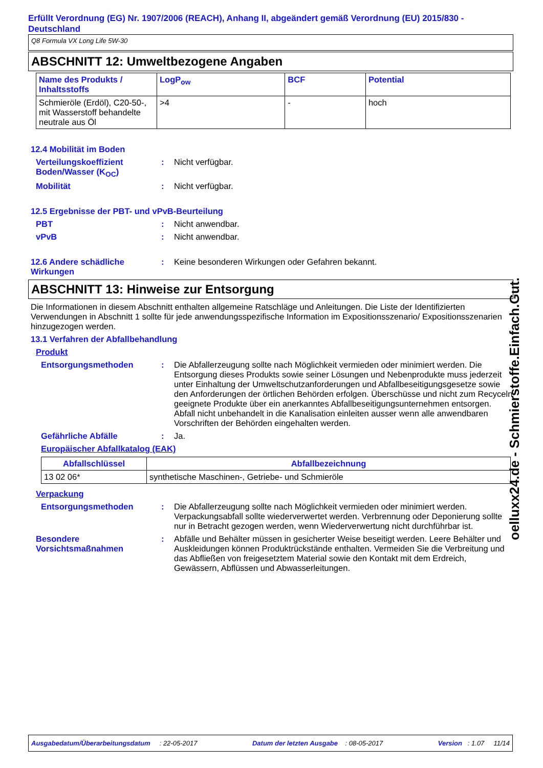Erfüllt Verordnung (EG) Nr. 1907/2006 (REACH), Anhang II, abgeändert gemäß Verordnung (EU) 2015/830 - Deutschland
Q8 Formula VX Long Life 5W-30
ABSCHNITT 12: Umweltbezogene Angaben
| Name des Produkts / Inhaltsstoffs | LogP<sub>ow</sub> | BCF | Potential |
| --- | --- | --- | --- |
| Schmieröle (Erdöl), C20-50-, mit Wasserstoff behandelte neutrale aus Öl | >4 | - | hoch |
12.4 Mobilität im Boden
Verteilungskoeffizient Boden/Wasser (K<sub>OC</sub>)
: Nicht verfügbar.
Mobilität : Nicht verfügbar.
12.5 Ergebnisse der PBT- und vPvB-Beurteilung
PBT : Nicht anwendbar.
vPvB : Nicht anwendbar.
12.6 Andere schädliche Wirkungen
: Keine besonderen Wirkungen oder Gefahren bekannt.
ABSCHNITT 13: Hinweise zur Entsorgung
Die Informationen in diesem Abschnitt enthalten allgemeine Ratschläge und Anleitungen. Die Liste der Identifizierten Verwendungen in Abschnitt 1 sollte für jede anwendungsspezifische Information im Expositionsszenario/ Expositionsszenarien hinzugezogen werden.
13.1 Verfahren der Abfallbehandlung
Produkt
Entsorgungsmethoden : Die Abfallerzeugung sollte nach Möglichkeit vermieden oder minimiert werden. Die Entsorgung dieses Produkts sowie seiner Lösungen und Nebenprodukte muss jederzeit unter Einhaltung der Umweltschutzanforderungen und Abfallbeseitigungsgesetze sowie den Anforderungen der örtlichen Behörden erfolgen. Überschüsse und nicht zum Recyceln geeignete Produkte über ein anerkanntes Abfallbeseitigungsunternehmen entsorgen. Abfall nicht unbehandelt in die Kanalisation einleiten ausser wenn alle anwendbaren Vorschriften der Behörden eingehalten werden.
Gefährliche Abfälle : Ja.
Europäischer Abfallkatalog (EAK)
| Abfallschlüssel | Abfallbezeichnung |
| --- | --- |
| 13 02 06* | synthetische Maschinen-, Getriebe- und Schmieröle |
Verpackung
Entsorgungsmethoden : Die Abfallerzeugung sollte nach Möglichkeit vermieden oder minimiert werden. Verpackungsabfall sollte wiederverwertet werden. Verbrennung oder Deponierung sollte nur in Betracht gezogen werden, wenn Wiederverwertung nicht durchführbar ist.
Besondere Vorsichtsmaßnahmen
: Abfälle und Behälter müssen in gesicherter Weise beseitigt werden. Leere Behälter und Auskleidungen können Produktrückstände enthalten. Vermeiden Sie die Verbreitung und das Abfließen von freigesetztem Material sowie den Kontakt mit dem Erdreich, Gewässern, Abflüssen und Abwasserleitungen.
oelluxx24.de - Schmierstoffe.Einfach.Gut.
Ausgabedatum/Überarbeitungsdatum : 22-05-2017 Datum der letzten Ausgabe : 08-05-2017 Version : 1.07 11/14